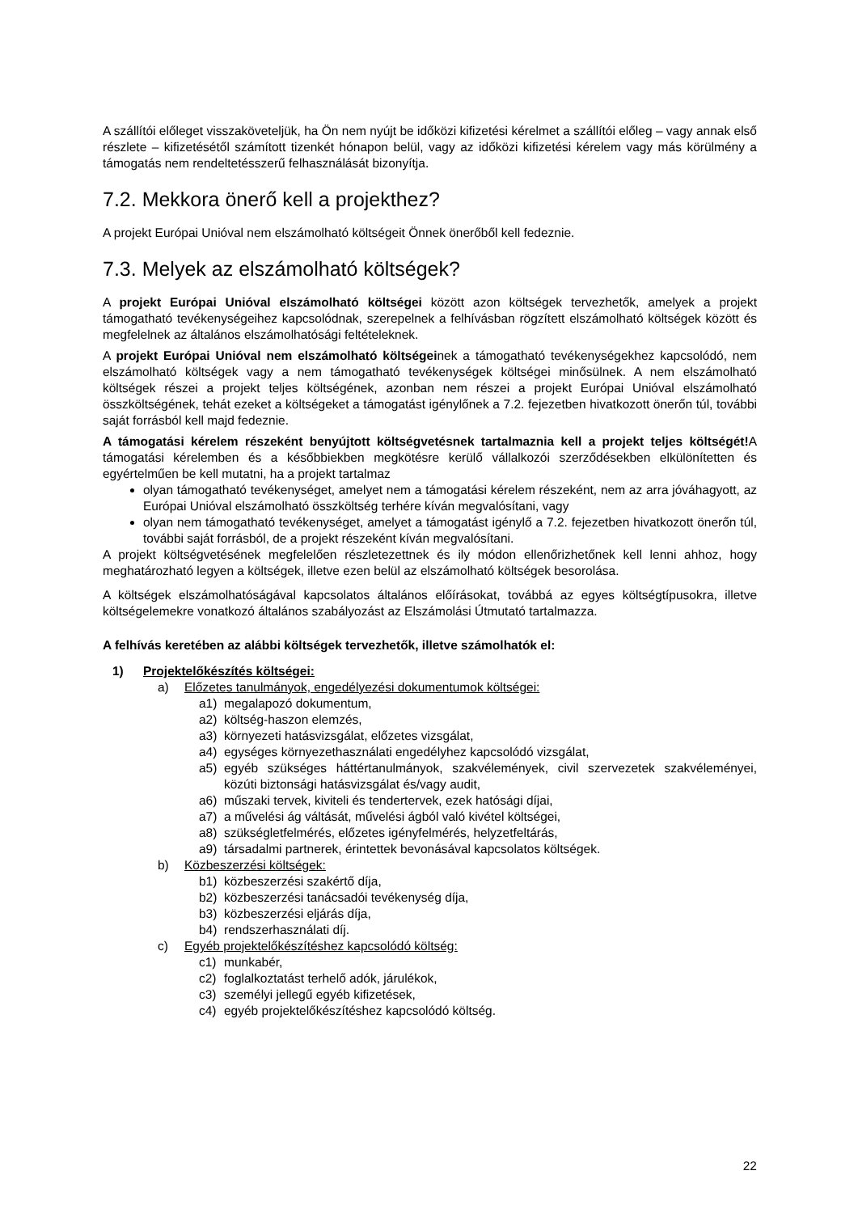A szállítói előleget visszakövetеljük, ha Ön nem nyújt be időközi kifizetési kérelmet a szállítói előleg – vagy annak első részlete – kifizetésétől számított tizenkét hónapon belül, vagy az időközi kifizetési kérelem vagy más körülmény a támogatás nem rendeltetésszerű felhasználását bizonyítja.
7.2. Mekkora önerő kell a projekthez?
A projekt Európai Unióval nem elszámolható költségeit Önnek önerőből kell fedeznie.
7.3. Melyek az elszámolható költségek?
A projekt Európai Unióval elszámolható költségei között azon költségek tervezhetők, amelyek a projekt támogatható tevékenységeihez kapcsolódnak, szerepelnek a felhívásban rögzített elszámolható költségek között és megfelelnek az általános elszámolhatósági feltételeknek.
A projekt Európai Unióval nem elszámolható költségeinek a támogatható tevékenységekhez kapcsolódó, nem elszámolható költségek vagy a nem támogatható tevékenységek költségei minősülnek. A nem elszámolható költségek részei a projekt teljes költségének, azonban nem részei a projekt Európai Unióval elszámolható összköltségének, tehát ezeket a költségeket a támogatást igénylőnek a 7.2. fejezetben hivatkozott önerőn túl, további saját forrásból kell majd fedeznie.
A támogatási kérelem részeként benyújtott költségvetésnek tartalmaznia kell a projekt teljes költségét!A támogatási kérelemben és a későbbiekben megkötésre kerülő vállalkozói szerződésekben elkülönítetten és egyértelműen be kell mutatni, ha a projekt tartalmaz
olyan támogatható tevékenységet, amelyet nem a támogatási kérelem részeként, nem az arra jóváhagyott, az Európai Unióval elszámolható összköltség terhére kíván megvalósítani, vagy
olyan nem támogatható tevékenységet, amelyet a támogatást igénylő a 7.2. fejezetben hivatkozott önerőn túl, további saját forrásból, de a projekt részeként kíván megvalósítani.
A projekt költségvetésének megfelelően részletezettnek és ily módon ellenőrizhetőnek kell lenni ahhoz, hogy meghatározható legyen a költségek, illetve ezen belül az elszámolható költségek besorolása.
A költségek elszámolhatóságával kapcsolatos általános előírásokat, továbbá az egyes költségtípusokra, illetve költségelemekre vonatkozó általános szabályozást az Elszámolási Útmutató tartalmazza.
A felhívás keretében az alábbi költségek tervezhetők, illetve számolhatók el:
1) Projektelőkészítés költségei:
a) Előzetes tanulmányok, engedélyezési dokumentumok költségei:
a1) megalapozó dokumentum,
a2) költség-haszon elemzés,
a3) környezeti hatásvizsgálat, előzetes vizsgálat,
a4) egységes környezethasználati engedélyhez kapcsolódó vizsgálat,
a5) egyéb szükséges háttértanulmányok, szakvélemények, civil szervezetek szakvéleményei, közúti biztonsági hatásvizsgálat és/vagy audit,
a6) műszaki tervek, kiviteli és tendertervek, ezek hatósági díjai,
a7) a művelési ág váltását, művelési ágból való kivétel költségei,
a8) szükségletfelmérés, előzetes igényfelmérés, helyzetfeltárás,
a9) társadalmi partnerek, érintettek bevonásával kapcsolatos költségek.
b) Közbeszerzési költségek:
b1) közbeszerzési szakértő díja,
b2) közbeszerzési tanácsadói tevékenység díja,
b3) közbeszerzési eljárás díja,
b4) rendszerhasználati díj.
c) Egyéb projektelőkészítéshez kapcsolódó költség:
c1) munkabér,
c2) foglalkoztatást terhelő adók, járulékok,
c3) személyi jellegű egyéb kifizetések,
c4) egyéb projektelőkészítéshez kapcsolódó költség.
22